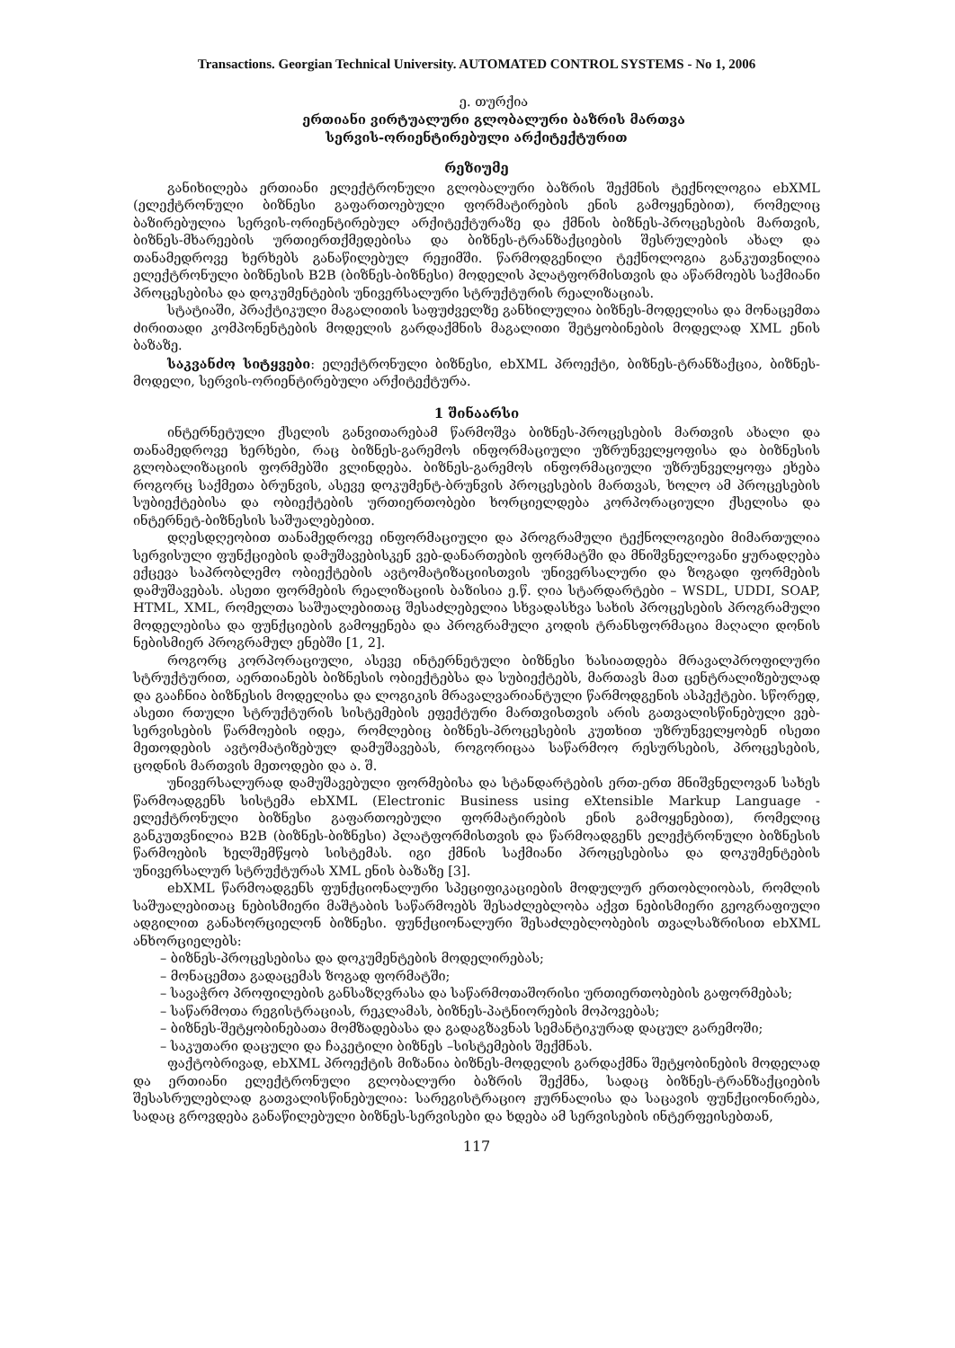Transactions. Georgian Technical University. AUTOMATED CONTROL SYSTEMS - No 1, 2006
ე. თურქია
ერთიანი ვირტუალური გლობალური ბაზრის მართვა
სერვის-ორიენტირებული არქიტექტურით
რეზიუმე
განიხილება ერთიანი ელექტრონული გლობალური ბაზრის შექმნის ტექნოლოგია ebXML (ელექტრონული ბიზნესი გაფართოებული ფორმატირების ენის გამოყენებით), რომელიც ბაზირებულია სერვის-ორიენტირებულ არქიტექტურაზე და ქმნის ბიზნეს-პროცესების მართვის, ბიზნეს-მხარეების ურთიერთქმედებისა და ბიზნეს-ტრანზაქციების შესრულების ახალ და თანამედროვე ხერხებს განაწილებულ რეჟიმში. წარმოდგენილი ტექნოლოგია განკუთვნილია ელექტრონული ბიზნესის B2B (ბიზნეს-ბიზნესი) მოდელის პლატფორმისთვის და აწარმოებს საქმიანი პროცესებისა და დოკუმენტების უნივერსალური სტრუქტურის რეალიზაციას.
სტატიაში, პრაქტიკული მაგალითის საფუძველზე განხილულია ბიზნეს-მოდელისა და მონაცემთა ძირითადი კომპონენტების მოდელის გარდაქმნის მაგალითი შეტყობინების მოდელად XML ენის ბაზაზე.
საკვანძო სიტყვები: ელექტრონული ბიზნესი, ebXML პროექტი, ბიზნეს-ტრანზაქცია, ბიზნეს-მოდელი, სერვის-ორიენტირებული არქიტექტურა.
1 შინაარსი
ინტერნეტული ქსელის განვითარებამ წარმოშვა ბიზნეს-პროცესების მართვის ახალი და თანამედროვე ხერხები, რაც ბიზნეს-გარემოს ინფორმაციული უზრუნველყოფისა და ბიზნესის გლობალიზაციის ფორმებში ვლინდება. ბიზნეს-გარემოს ინფორმაციული უზრუნველყოფა ეხება როგორც საქმეთა ბრუნვის, ასევე დოკუმენტ-ბრუნვის პროცესების მართვას, ხოლო ამ პროცესების სუბიექტებისა და ობიექტების ურთიერთობები ხორციელდება კორპორაციული ქსელისა და ინტერნეტ-ბიზნესის საშუალებებით.
დღესდღეობით თანამედროვე ინფორმაციული და პროგრამული ტექნოლოგიები მიმართულია სერვისული ფუნქციების დამუშავებისკენ ვებ-დანართების ფორმატში და მნიშვნელოვანი ყურადღება ექცევა საპრობლემო ობიექტების ავტომატიზაციისთვის უნივერსალური და ზოგადი ფორმების დამუშავებას. ასეთი ფორმების რეალიზაციის ბაზისია ე.წ. ღია სტარდარტები – WSDL, UDDI, SOAP, HTML, XML, რომელთა საშუალებითაც შესაძლებელია სხვადასხვა სახის პროცესების პროგრამული მოდელებისა და ფუნქციების გამოყენება და პროგრამული კოდის ტრანსფორმაცია მაღალი დონის ნებისმიერ პროგრამულ ენებში [1, 2].
როგორც კორპორაციული, ასევე ინტერნეტული ბიზნესი ხასიათდება მრავალპროფილური სტრუქტურით, აერთიანებს ბიზნესის ობიექტებსა და სუბიექტებს, მართავს მათ ცენტრალიზებულად და გააჩნია ბიზნესის მოდელისა და ლოგიკის მრავალვარიანტული წარმოდგენის ასპექტები. სწორედ, ასეთი რთული სტრუქტურის სისტემების ეფექტური მართვისთვის არის გათვალისწინებული ვებ-სერვისების წარმოების იდეა, რომლებიც ბიზნეს-პროცესების კუთხით უზრუნველყობენ ისეთი მეთოდების ავტომატიზებულ დამუშავებას, როგორიცაა საწარმოო რესურსების, პროცესების, ცოდნის მართვის მეთოდები და ა. შ.
უნივერსალურად დამუშავებული ფორმებისა და სტანდარტების ერთ-ერთ მნიშვნელოვან სახეს წარმოადგენს სისტემა ebXML (Electronic Business using eXtensible Markup Language - ელექტრონული ბიზნესი გაფართოებული ფორმატირების ენის გამოყენებით), რომელიც განკუთვნილია B2B (ბიზნეს-ბიზნესი) პლატფორმისთვის და წარმოადგენს ელექტრონული ბიზნესის წარმოების ხელშემწყობ სისტემას. იგი ქმნის საქმიანი პროცესებისა და დოკუმენტების უნივერსალურ სტრუქტურას XML ენის ბაზაზე [3].
ebXML წარმოადგენს ფუნქციონალური სპეციფიკაციების მოდულურ ერთობლიობას, რომლის საშუალებითაც ნებისმიერი მაშტაბის საწარმოებს შესაძლებლობა აქვთ ნებისმიერი გეოგრაფიული ადგილით განახორციელონ ბიზნესი. ფუნქციონალური შესაძლებლობების თვალსაზრისით ebXML ანხორციელებს:
– ბიზნეს-პროცესებისა და დოკუმენტების მოდელირებას;
– მონაცემთა გადაცემას ზოგად ფორმატში;
– სავაჭრო პროფილების განსაზღვრასა და საწარმოთაშორისი ურთიერთობების გაფორმებას;
– საწარმოთა რეგისტრაციას, რეკლამას, ბიზნეს-პატნიორების მოპოვებას;
– ბიზნეს-შეტყობინებათა მომზადებასა და გადაგზავნას სემანტიკურად დაცულ გარემოში;
– საკუთარი დაცული და ჩაკეტილი ბიზნეს –სისტემების შექმნას.
ფაქტობრივად, ebXML პროექტის მიზანია ბიზნეს-მოდელის გარდაქმნა შეტყობინების მოდელად და ერთიანი ელექტრონული გლობალური ბაზრის შექმნა, სადაც ბიზნეს-ტრანზაქციების შესასრულებლად გათვალისწინებულია: სარეგისტრაციო ჟურნალისა და საცავის ფუნქციონირება, სადაც გროვდება განაწილებული ბიზნეს-სერვისები და ხდება ამ სერვისების ინტერფეისებთან,
117